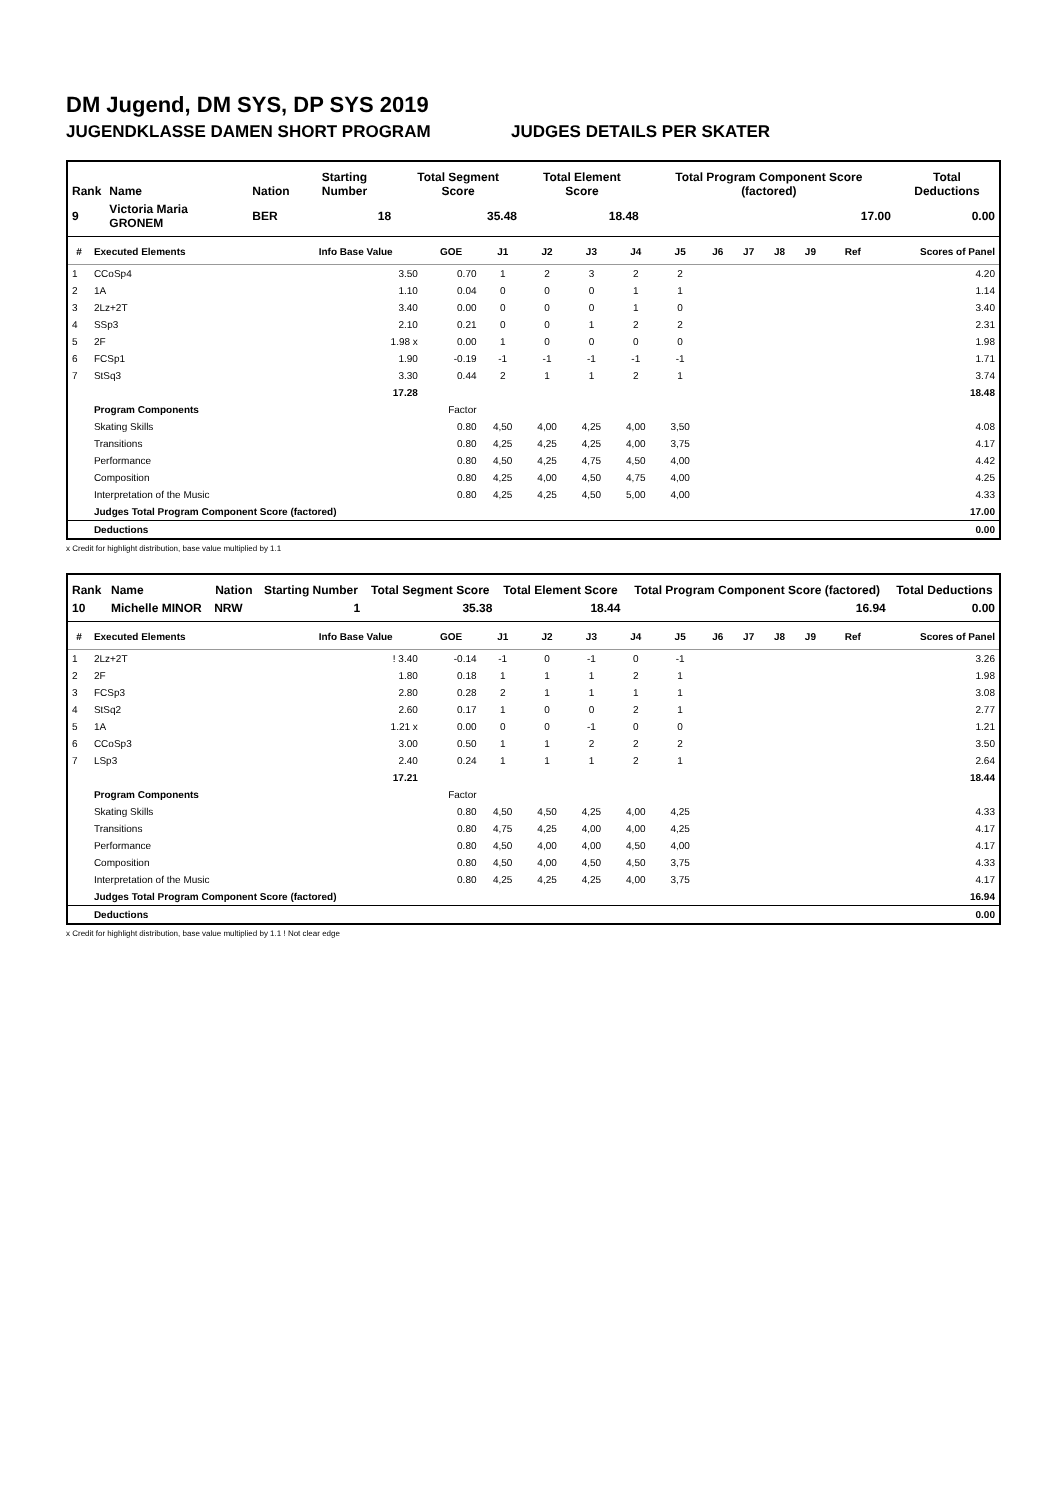DM Jugend, DM SYS, DP SYS 2019
JUGENDKLASSE DAMEN SHORT PROGRAM JUDGES DETAILS PER SKATER
| Rank | Name | Nation | Starting Number | Total Segment Score | Total Element Score | Total Program Component Score (factored) | Total Deductions |
| --- | --- | --- | --- | --- | --- | --- | --- |
| 9 | Victoria Maria GRONEM | BER | 18 | 35.48 | 18.48 | 17.00 | 0.00 |
| # | Executed Elements | Info Base Value | GOE | J1 | J2 | J3 | J4 | J5 | J6 | J7 | J8 | J9 | Ref | Scores of Panel |
| --- | --- | --- | --- | --- | --- | --- | --- | --- | --- | --- | --- | --- | --- | --- |
| 1 | CCoSp4 | 3.50 | 0.70 | 1 | 2 | 3 | 2 | 2 | | | | | | 4.20 |
| 2 | 1A | 1.10 | 0.04 | 0 | 0 | 0 | 1 | 1 | | | | | | 1.14 |
| 3 | 2Lz+2T | 3.40 | 0.00 | 0 | 0 | 0 | 1 | 0 | | | | | | 3.40 |
| 4 | SSp3 | 2.10 | 0.21 | 0 | 0 | 1 | 2 | 2 | | | | | | 2.31 |
| 5 | 2F | 1.98 x | 0.00 | 1 | 0 | 0 | 0 | 0 | | | | | | 1.98 |
| 6 | FCSp1 | 1.90 | -0.19 | -1 | -1 | -1 | -1 | -1 | | | | | | 1.71 |
| 7 | StSq3 | 3.30 | 0.44 | 2 | 1 | 1 | 2 | 1 | | | | | | 3.74 |
| | | 17.28 | | | | | | | | | | | | 18.48 |
| | Program Components | | Factor | | | | | | | | | | | |
| | Skating Skills | | 0.80 | 4,50 | 4,00 | 4,25 | 4,00 | 3,50 | | | | | | 4.08 |
| | Transitions | | 0.80 | 4,25 | 4,25 | 4,25 | 4,00 | 3,75 | | | | | | 4.17 |
| | Performance | | 0.80 | 4,50 | 4,25 | 4,75 | 4,50 | 4,00 | | | | | | 4.42 |
| | Composition | | 0.80 | 4,25 | 4,00 | 4,50 | 4,75 | 4,00 | | | | | | 4.25 |
| | Interpretation of the Music | | 0.80 | 4,25 | 4,25 | 4,50 | 5,00 | 4,00 | | | | | | 4.33 |
| | Judges Total Program Component Score (factored) | | | | | | | | | | | | | 17.00 |
| | Deductions | | | | | | | | | | | | | 0.00 |
x Credit for highlight distribution, base value multiplied by 1.1
| Rank | Name | Nation | Starting Number | Total Segment Score | Total Element Score | Total Program Component Score (factored) | Total Deductions |
| --- | --- | --- | --- | --- | --- | --- | --- |
| 10 | Michelle MINOR | NRW | 1 | 35.38 | 18.44 | 16.94 | 0.00 |
| # | Executed Elements | Info Base Value | GOE | J1 | J2 | J3 | J4 | J5 | J6 | J7 | J8 | J9 | Ref | Scores of Panel |
| --- | --- | --- | --- | --- | --- | --- | --- | --- | --- | --- | --- | --- | --- | --- |
| 1 | 2Lz+2T | ! 3.40 | -0.14 | -1 | 0 | -1 | 0 | -1 | | | | | | 3.26 |
| 2 | 2F | 1.80 | 0.18 | 1 | 1 | 1 | 2 | 1 | | | | | | 1.98 |
| 3 | FCSp3 | 2.80 | 0.28 | 2 | 1 | 1 | 1 | 1 | | | | | | 3.08 |
| 4 | StSq2 | 2.60 | 0.17 | 1 | 0 | 0 | 2 | 1 | | | | | | 2.77 |
| 5 | 1A | 1.21 x | 0.00 | 0 | 0 | -1 | 0 | 0 | | | | | | 1.21 |
| 6 | CCoSp3 | 3.00 | 0.50 | 1 | 1 | 2 | 2 | 2 | | | | | | 3.50 |
| 7 | LSp3 | 2.40 | 0.24 | 1 | 1 | 1 | 2 | 1 | | | | | | 2.64 |
| | | 17.21 | | | | | | | | | | | | 18.44 |
| | Program Components | | Factor | | | | | | | | | | | |
| | Skating Skills | | 0.80 | 4,50 | 4,50 | 4,25 | 4,00 | 4,25 | | | | | | 4.33 |
| | Transitions | | 0.80 | 4,75 | 4,25 | 4,00 | 4,00 | 4,25 | | | | | | 4.17 |
| | Performance | | 0.80 | 4,50 | 4,00 | 4,00 | 4,50 | 4,00 | | | | | | 4.17 |
| | Composition | | 0.80 | 4,50 | 4,00 | 4,50 | 4,50 | 3,75 | | | | | | 4.33 |
| | Interpretation of the Music | | 0.80 | 4,25 | 4,25 | 4,25 | 4,00 | 3,75 | | | | | | 4.17 |
| | Judges Total Program Component Score (factored) | | | | | | | | | | | | | 16.94 |
| | Deductions | | | | | | | | | | | | | 0.00 |
x Credit for highlight distribution, base value multiplied by 1.1 ! Not clear edge